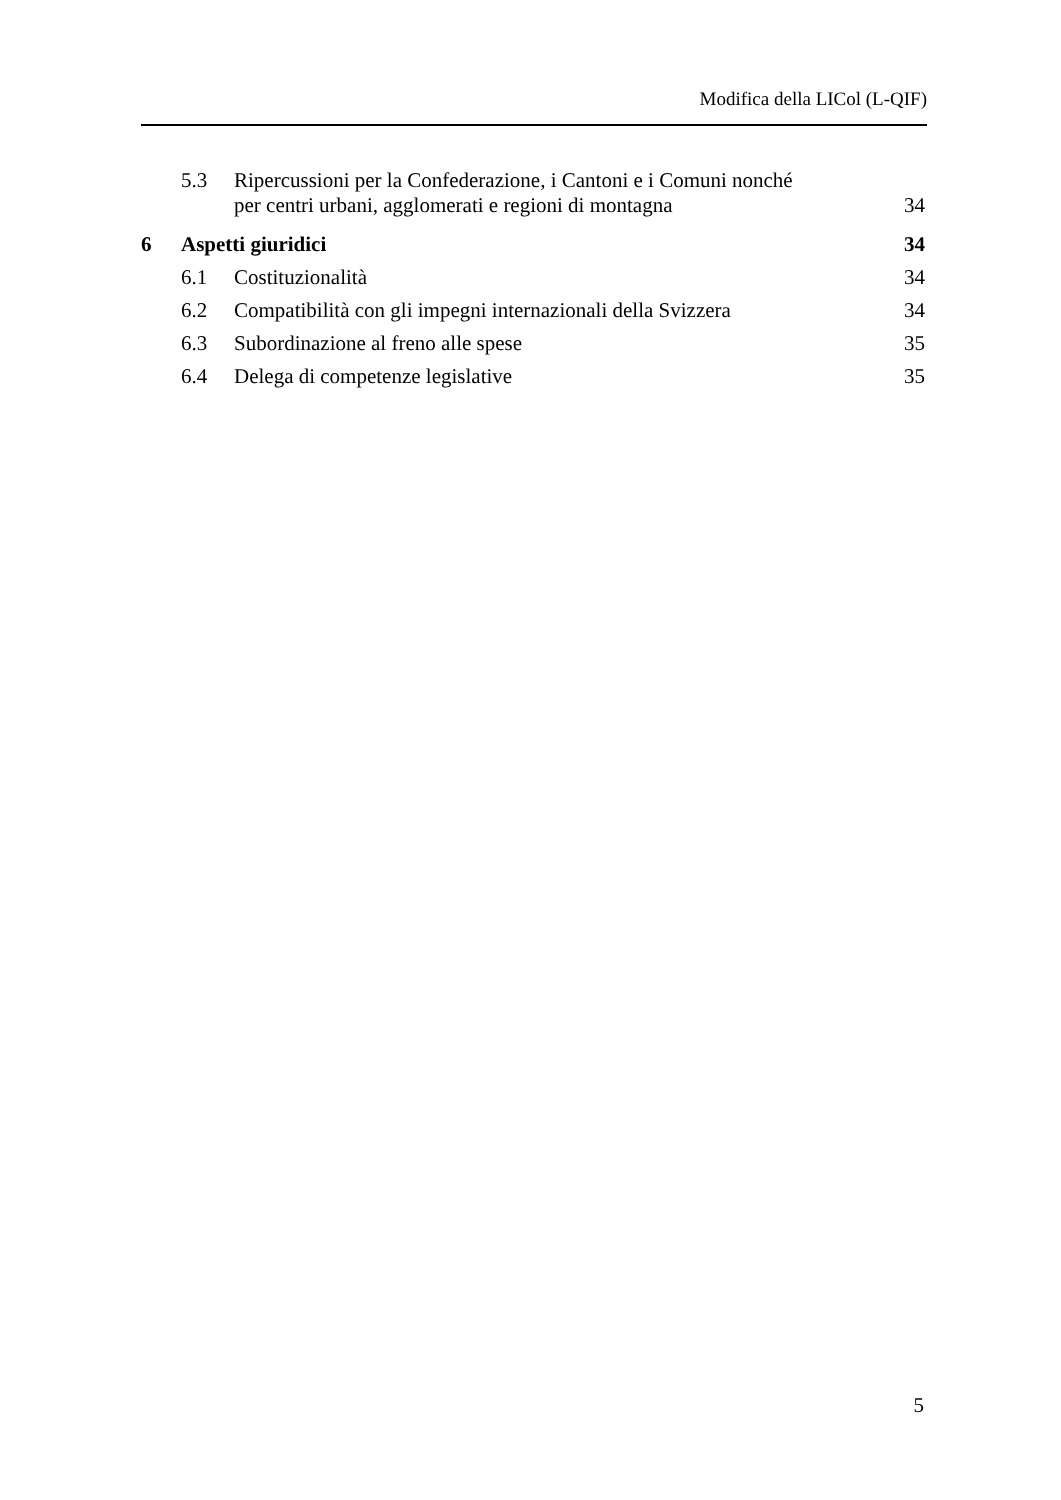Modifica della LICol (L-QIF)
5.3
Ripercussioni per la Confederazione, i Cantoni e i Comuni nonché
per centri urbani, agglomerati e regioni di montagna
34
6
Aspetti giuridici
34
6.1
Costituzionalità
34
6.2
Compatibilità con gli impegni internazionali della Svizzera
34
6.3
Subordinazione al freno alle spese
35
6.4
Delega di competenze legislative
35
5